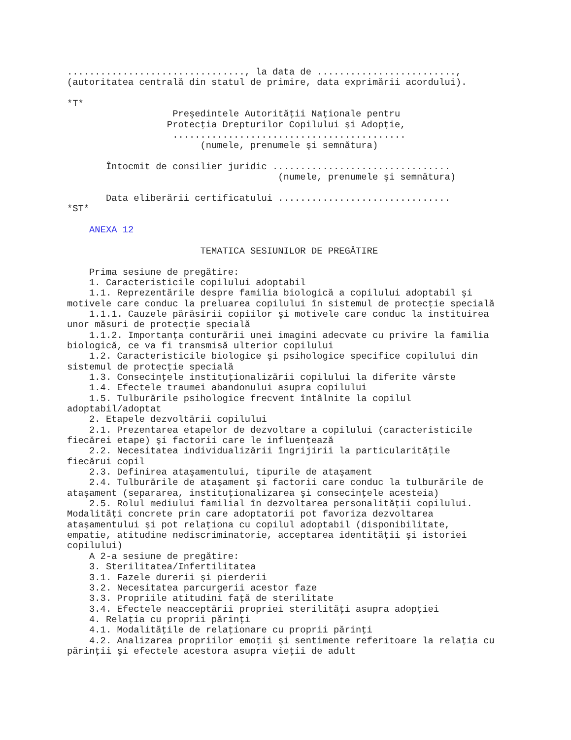................................, la data de .........................,
(autoritatea centrală din statul de primire, data exprimării acordului).

*T*
                   Preşedintele Autorităţii Naţionale pentru
                  Protecţia Drepturilor Copilului şi Adopţie,
                   ..........................................
                        (numele, prenumele şi semnătura)

       Întocmit de consilier juridic ................................
                                      (numele, prenumele şi semnătura)

       Data eliberării certificatului ...............................
*ST*

    ANEXA 12

                        TEMATICA SESIUNILOR DE PREGĂTIRE

    Prima sesiune de pregătire:
    1. Caracteristicile copilului adoptabil
    1.1. Reprezentările despre familia biologică a copilului adoptabil şi
motivele care conduc la preluarea copilului în sistemul de protecţie specială
    1.1.1. Cauzele părăsirii copiilor şi motivele care conduc la instituirea
unor măsuri de protecţie specială
    1.1.2. Importanţa conturării unei imagini adecvate cu privire la familia
biologică, ce va fi transmisă ulterior copilului
    1.2. Caracteristicile biologice şi psihologice specifice copilului din
sistemul de protecţie specială
    1.3. Consecinţele instituţionalizării copilului la diferite vârste
    1.4. Efectele traumei abandonului asupra copilului
    1.5. Tulburările psihologice frecvent întâlnite la copilul
adoptabil/adoptat
    2. Etapele dezvoltării copilului
    2.1. Prezentarea etapelor de dezvoltare a copilului (caracteristicile
fiecărei etape) şi factorii care le influenţează
    2.2. Necesitatea individualizării îngrijirii la particularităţile
fiecărui copil
    2.3. Definirea ataşamentului, tipurile de ataşament
    2.4. Tulburările de ataşament şi factorii care conduc la tulburările de
ataşament (separarea, instituţionalizarea şi consecinţele acesteia)
    2.5. Rolul mediului familial în dezvoltarea personalităţii copilului.
Modalităţi concrete prin care adoptatorii pot favoriza dezvoltarea
ataşamentului şi pot relaţiona cu copilul adoptabil (disponibilitate,
empatie, atitudine nediscriminatorie, acceptarea identităţii şi istoriei
copilului)
    A 2-a sesiune de pregătire:
    3. Sterilitatea/Infertilitatea
    3.1. Fazele durerii şi pierderii
    3.2. Necesitatea parcurgerii acestor faze
    3.3. Propriile atitudini faţă de sterilitate
    3.4. Efectele neacceptării propriei sterilităţi asupra adopţiei
    4. Relaţia cu proprii părinţi
    4.1. Modalităţile de relaţionare cu proprii părinţi
    4.2. Analizarea propriilor emoţii şi sentimente referitoare la relaţia cu
părinţii şi efectele acestora asupra vieţii de adult